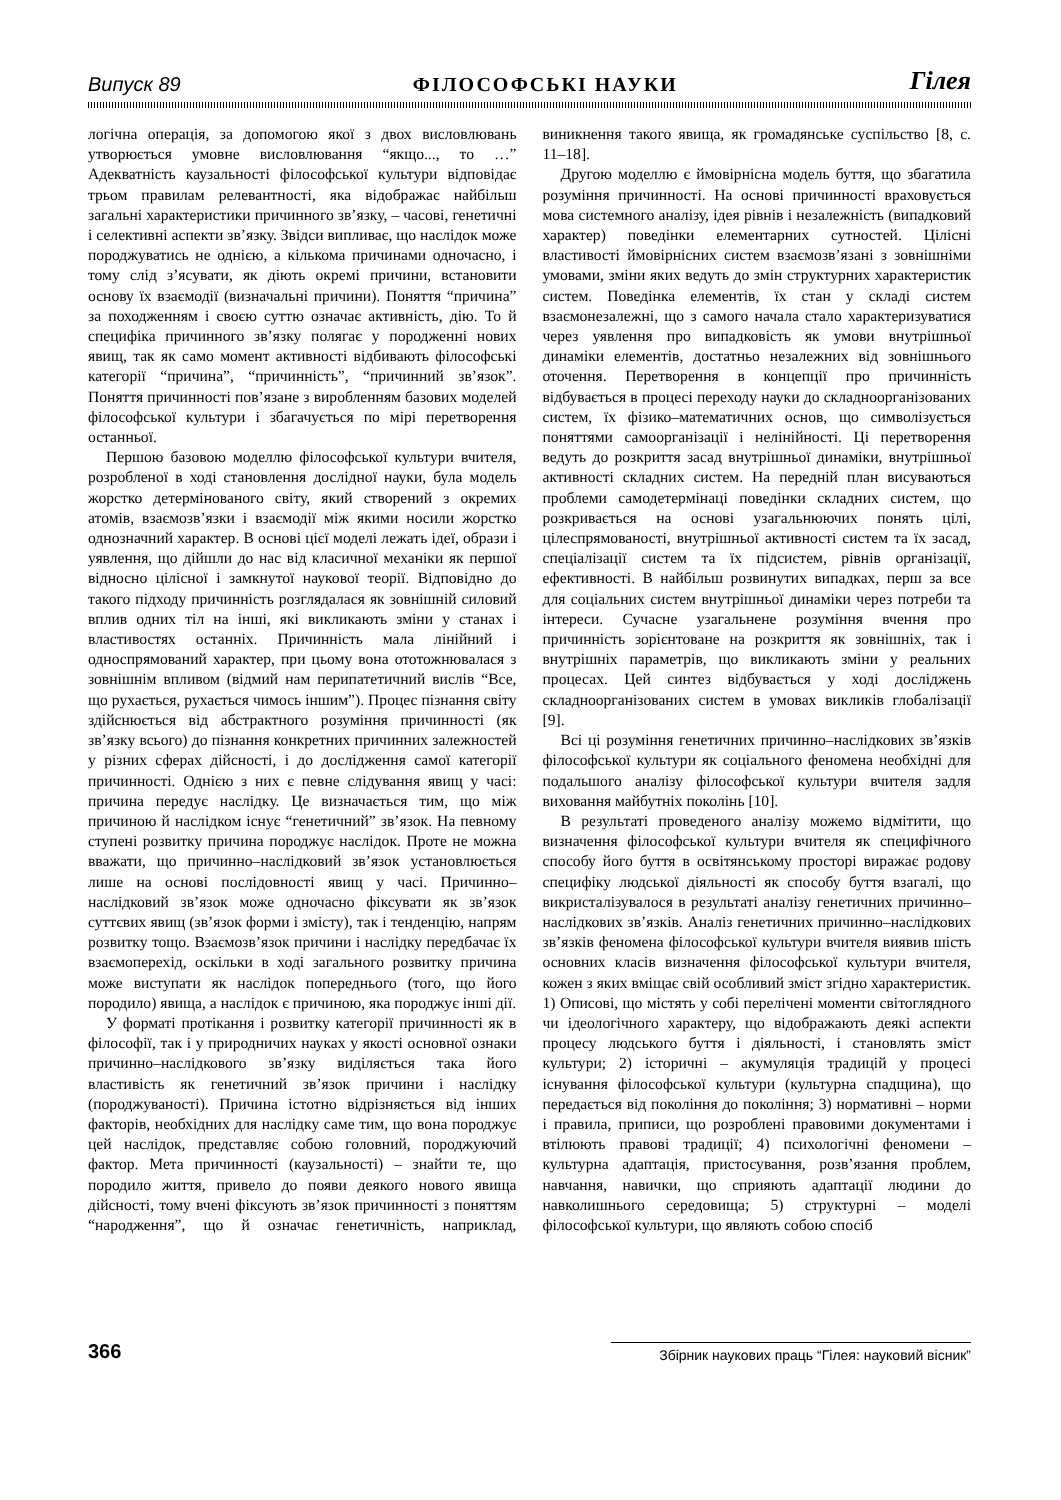Випуск 89 ФІЛОСОФСЬКІ НАУКИ Гілея
логічна операція, за допомогою якої з двох висловлювань утворюється умовне висловлювання “якщо..., то …” Адекватність каузальності філософської культури відповідає трьом правилам релевантності, яка відображає найбільш загальні характеристики причинного зв’язку, – часові, генетичні і селективні аспекти зв’язку. Звідси випливає, що наслідок може породжуватись не однією, а кількома причинами одночасно, і тому слід з’ясувати, як діють окремі причини, встановити основу їх взаємодії (визначальні причини). Поняття “причина” за походженням і своєю суттю означає активність, дію. То й специфіка причинного зв’язку полягає у породженні нових явищ, так як само момент активності відбивають філософські категорії “причина”, “причинність”, “причинний зв’язок”. Поняття причинності пов’язане з виробленням базових моделей філософської культури і збагачується по мірі перетворення останньої.
Першою базовою моделлю філософської культури вчителя, розробленої в ході становлення дослідної науки, була модель жорстко детермінованого світу, який створений з окремих атомів, взаємозв’язки і взаємодії між якими носили жорстко однозначний характер. В основі цієї моделі лежать ідеї, образи і уявлення, що дійшли до нас від класичної механіки як першої відносно цілісної і замкнутої наукової теорії. Відповідно до такого підходу причинність розглядалася як зовнішній силовий вплив одних тіл на інші, які викликають зміни у станах і властивостях останніх. Причинність мала лінійний і односпрямований характер, при цьому вона ототожнювалася з зовнішнім впливом (відмий нам перипатетичний вислів “Все, що рухається, рухається чимось іншим”). Процес пізнання світу здійснюється від абстрактного розуміння причинності (як зв’язку всього) до пізнання конкретних причинних залежностей у різних сферах дійсності, і до дослідження самої категорії причинності. Однією з них є певне слідування явищ у часі: причина передує наслідку. Це визначається тим, що між причиною й наслідком існує “генетичний” зв’язок. На певному ступені розвитку причина породжує наслідок. Проте не можна вважати, що причинно–наслідковий зв’язок установлюється лише на основі послідовності явищ у часі. Причинно–наслідковий зв’язок може одночасно фіксувати як зв’язок суттєвих явищ (зв’язок форми і змісту), так і тенденцію, напрям розвитку тощо. Взаємозв’язок причини і наслідку передбачає їх взаємоперехід, оскільки в ході загального розвитку причина може виступати як наслідок попереднього (того, що його породило) явища, а наслідок є причиною, яка породжує інші дії.
У форматі протікання і розвитку категорії причинності як в філософії, так і у природничих науках у якості основної ознаки причинно–наслідкового зв’язку виділяється така його властивість як генетичний зв’язок причини і наслідку (породжуваності). Причина істотно відрізняється від інших факторів, необхідних для наслідку саме тим, що вона породжує цей наслідок, представляє собою головний, породжуючий фактор. Мета причинності (каузальності) – знайти те, що породило життя, привело до появи деякого нового явища дійсності, тому вчені фіксують зв’язок причинності з поняттям “народження”, що й означає генетичність, наприклад, виникнення такого явища, як громадянське суспільство [8, с. 11–18].
Другою моделлю є ймовірнісна модель буття, що збагатила розуміння причинності. На основі причинності враховується мова системного аналізу, ідея рівнів і незалежність (випадковий характер) поведінки елементарних сутностей. Цілісні властивості ймовірнісних систем взаємозв’язані з зовнішніми умовами, зміни яких ведуть до змін структурних характеристик систем. Поведінка елементів, їх стан у складі систем взаємонезалежні, що з самого начала стало характеризуватися через уявлення про випадковість як умови внутрішньої динаміки елементів, достатньо незалежних від зовнішнього оточення. Перетворення в концепції про причинність відбувається в процесі переходу науки до складноорганізованих систем, їх фізико–математичних основ, що символізується поняттями самоорганізації і нелінійності. Ці перетворення ведуть до розкриття засад внутрішньої динаміки, внутрішньої активності складних систем. На передній план висуваються проблеми самодетермінаці поведінки складних систем, що розкривається на основі узагальнюючих понять цілі, цілеспрямованості, внутрішньої активності систем та їх засад, спеціалізації систем та їх підсистем, рівнів організації, ефективності. В найбільш розвинутих випадках, перш за все для соціальних систем внутрішньої динаміки через потреби та інтереси. Сучасне узагальнене розуміння вчення про причинність зорієнтоване на розкриття як зовнішніх, так і внутрішніх параметрів, що викликають зміни у реальних процесах. Цей синтез відбувається у ході досліджень складноорганізованих систем в умовах викликів глобалізації [9].
Всі ці розуміння генетичних причинно–наслідкових зв’язків філософської культури як соціального феномена необхідні для подальшого аналізу філософської культури вчителя задля виховання майбутніх поколінь [10].
В результаті проведеного аналізу можемо відмітити, що визначення філософської культури вчителя як специфічного способу його буття в освітянському просторі виражає родову специфіку людської діяльності як способу буття взагалі, що викристалізувалося в результаті аналізу генетичних причинно–наслідкових зв’язків. Аналіз генетичних причинно–наслідкових зв’язків феномена філософської культури вчителя виявив шість основних класів визначення філософської культури вчителя, кожен з яких вміщає свій особливий зміст згідно характеристик. 1) Описові, що містять у собі перелічені моменти світоглядного чи ідеологічного характеру, що відображають деякі аспекти процесу людського буття і діяльності, і становлять зміст культури; 2) історичні – акумуляція традицій у процесі існування філософської культури (культурна спадщина), що передається від покоління до покоління; 3) нормативні – норми і правила, приписи, що розроблені правовими документами і втілюють правові традиції; 4) психологічні феномени – культурна адаптація, пристосування, розв’язання проблем, навчання, навички, що сприяють адаптації людини до навколишнього середовища; 5) структурні – моделі філософської культури, що являють собою спосіб
366 Збірник наукових праць “Гілея: науковий вісник”